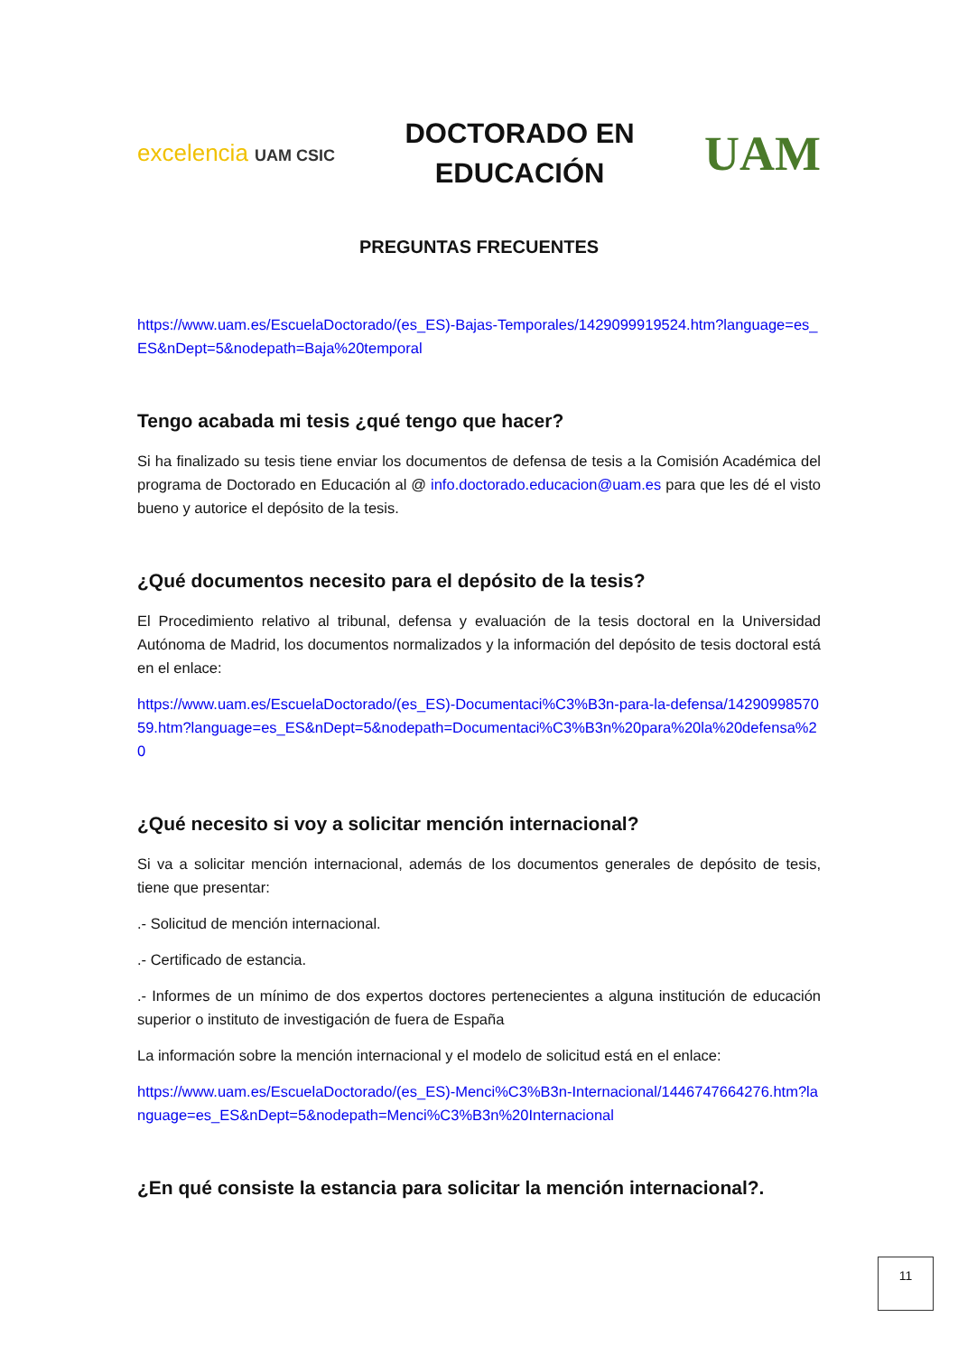excelencia UAM CSIC
DOCTORADO EN
EDUCACIÓN
UAM
PREGUNTAS FRECUENTES
https://www.uam.es/EscuelaDoctorado/(es_ES)-Bajas-Temporales/1429099919524.htm?language=es_ES&nDept=5&nodepath=Baja%20temporal
Tengo acabada mi tesis ¿qué tengo que hacer?
Si ha finalizado su tesis tiene enviar los documentos de defensa de tesis a la Comisión Académica del programa de Doctorado en Educación al @ info.doctorado.educacion@uam.es para que les dé el visto bueno y autorice el depósito de la tesis.
¿Qué documentos necesito para el depósito de la tesis?
El Procedimiento relativo al tribunal, defensa y evaluación de la tesis doctoral en la Universidad Autónoma de Madrid, los documentos normalizados y la información del depósito de tesis doctoral está en el enlace:
https://www.uam.es/EscuelaDoctorado/(es_ES)-Documentaci%C3%B3n-para-la-defensa/1429099857059.htm?language=es_ES&nDept=5&nodepath=Documentaci%C3%B3n%20para%20la%20defensa%20
¿Qué necesito si voy a solicitar mención internacional?
Si va a solicitar mención internacional, además de los documentos generales de depósito de tesis, tiene que presentar:
.- Solicitud de mención internacional.
.- Certificado de estancia.
.- Informes de un mínimo de dos expertos doctores pertenecientes a alguna institución de educación superior o instituto de investigación de fuera de España
La información sobre la mención internacional y el modelo de solicitud está en el enlace:
https://www.uam.es/EscuelaDoctorado/(es_ES)-Menci%C3%B3n-Internacional/1446747664276.htm?language=es_ES&nDept=5&nodepath=Menci%C3%B3n%20Internacional
¿En qué consiste la estancia para solicitar la mención internacional?.
11